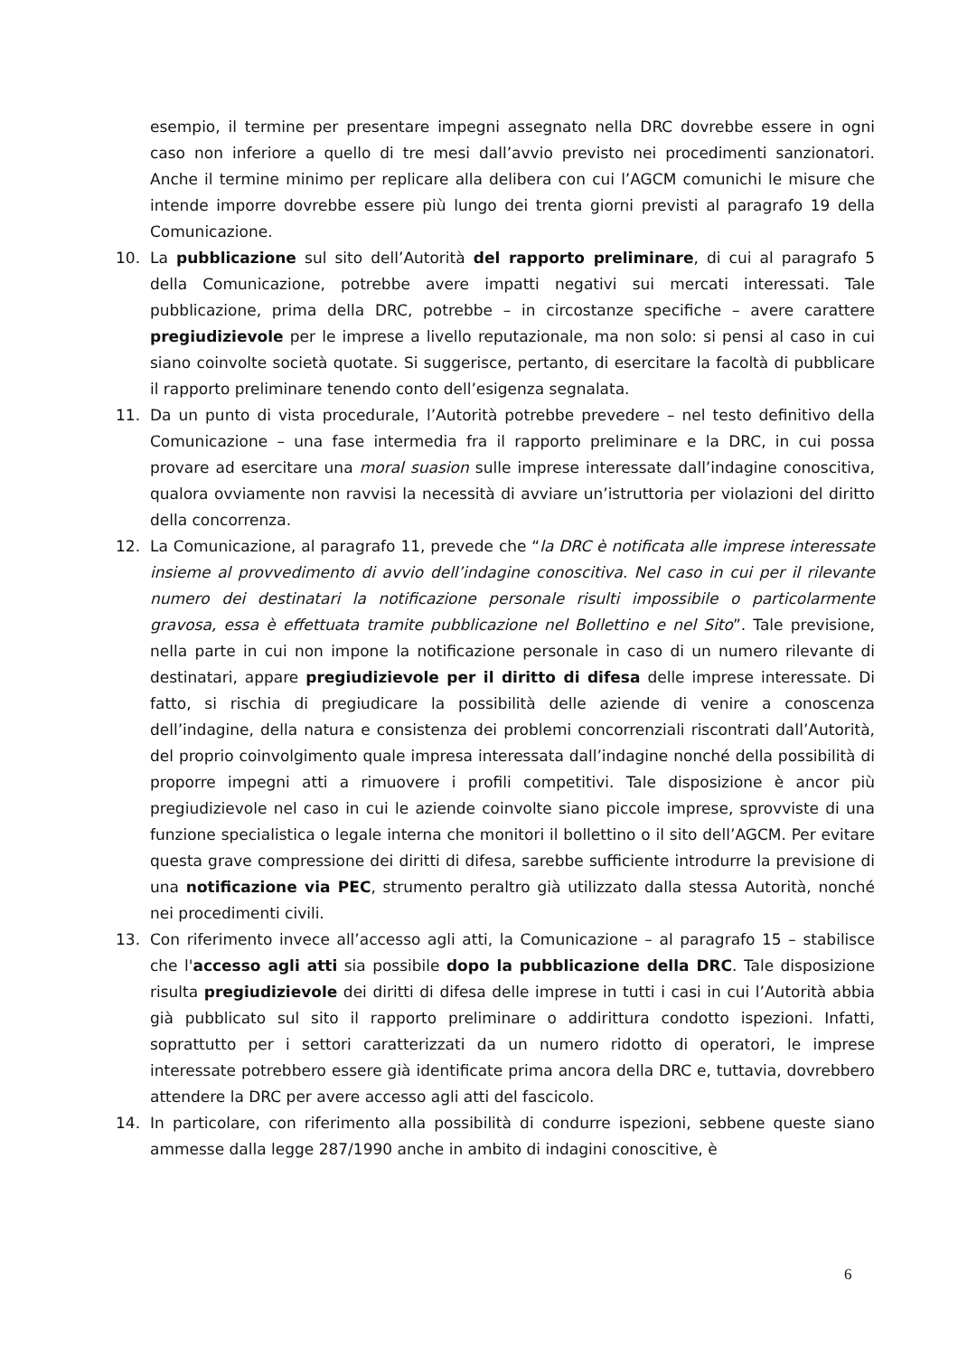esempio, il termine per presentare impegni assegnato nella DRC dovrebbe essere in ogni caso non inferiore a quello di tre mesi dall’avvio previsto nei procedimenti sanzionatori. Anche il termine minimo per replicare alla delibera con cui l’AGCM comunichi le misure che intende imporre dovrebbe essere più lungo dei trenta giorni previsti al paragrafo 19 della Comunicazione.
10. La pubblicazione sul sito dell’Autorità del rapporto preliminare, di cui al paragrafo 5 della Comunicazione, potrebbe avere impatti negativi sui mercati interessati. Tale pubblicazione, prima della DRC, potrebbe – in circostanze specifiche – avere carattere pregiudizievole per le imprese a livello reputazionale, ma non solo: si pensi al caso in cui siano coinvolte società quotate. Si suggerisce, pertanto, di esercitare la facoltà di pubblicare il rapporto preliminare tenendo conto dell’esigenza segnalata.
11. Da un punto di vista procedurale, l’Autorità potrebbe prevedere – nel testo definitivo della Comunicazione – una fase intermedia fra il rapporto preliminare e la DRC, in cui possa provare ad esercitare una moral suasion sulle imprese interessate dall’indagine conoscitiva, qualora ovviamente non ravvisi la necessità di avviare un’istruttoria per violazioni del diritto della concorrenza.
12. La Comunicazione, al paragrafo 11, prevede che “la DRC è notificata alle imprese interessate insieme al provvedimento di avvio dell’indagine conoscitiva. Nel caso in cui per il rilevante numero dei destinatari la notificazione personale risulti impossibile o particolarmente gravosa, essa è effettuata tramite pubblicazione nel Bollettino e nel Sito”. Tale previsione, nella parte in cui non impone la notificazione personale in caso di un numero rilevante di destinatari, appare pregiudizievole per il diritto di difesa delle imprese interessate. Di fatto, si rischia di pregiudicare la possibilità delle aziende di venire a conoscenza dell’indagine, della natura e consistenza dei problemi concorrenziali riscontrati dall’Autorità, del proprio coinvolgimento quale impresa interessata dall’indagine nonché della possibilità di proporre impegni atti a rimuovere i profili competitivi. Tale disposizione è ancor più pregiudizievole nel caso in cui le aziende coinvolte siano piccole imprese, sprovviste di una funzione specialistica o legale interna che monitori il bollettino o il sito dell’AGCM. Per evitare questa grave compressione dei diritti di difesa, sarebbe sufficiente introdurre la previsione di una notificazione via PEC, strumento peraltro già utilizzato dalla stessa Autorità, nonché nei procedimenti civili.
13. Con riferimento invece all’accesso agli atti, la Comunicazione – al paragrafo 15 – stabilisce che l'accesso agli atti sia possibile dopo la pubblicazione della DRC. Tale disposizione risulta pregiudizievole dei diritti di difesa delle imprese in tutti i casi in cui l’Autorità abbia già pubblicato sul sito il rapporto preliminare o addirittura condotto ispezioni. Infatti, soprattutto per i settori caratterizzati da un numero ridotto di operatori, le imprese interessate potrebbero essere già identificate prima ancora della DRC e, tuttavia, dovrebbero attendere la DRC per avere accesso agli atti del fascicolo.
14. In particolare, con riferimento alla possibilità di condurre ispezioni, sebbene queste siano ammesse dalla legge 287/1990 anche in ambito di indagini conoscitive, è
6